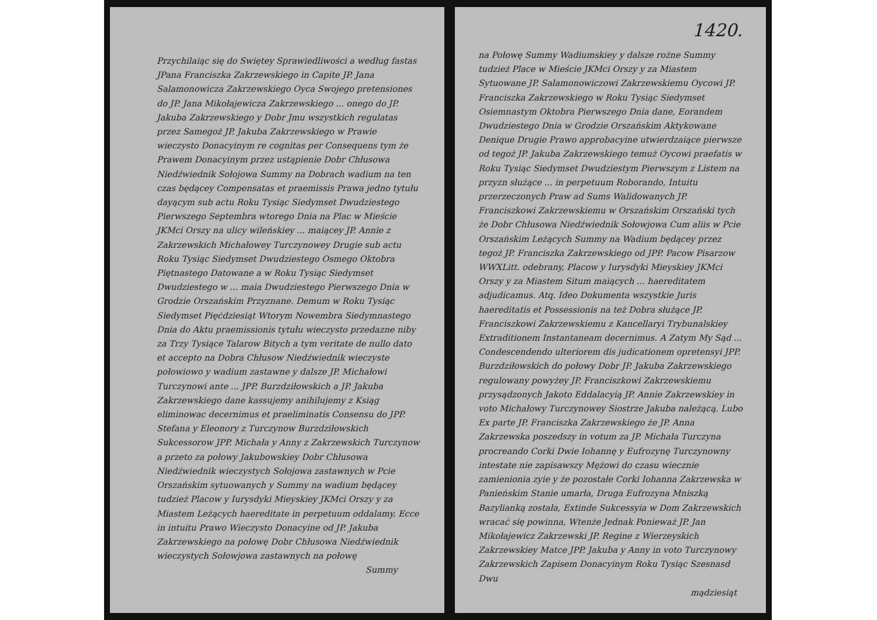Przychilaiąc się do Swiętey Sprawiedliwości a według fastas JPana Franciszka Zakrzewskiego in Capite JP. Jana Salamonowicza Zakrzewskiego Oyca Swojego pretensiones do JP. Jana Mikołajewicza Zakrzewskiego ... onego do JP. Jakuba Zakrzewskiego y Dobr Jmu wszystkich regulatas przez Samegoż JP. Jakuba Zakrzewskiego w Prawie wieczysto Donacyinym re cognitas per Consequens tym że Prawem Donacyinym przez ustąpienie Dobr Chłusowa Niedźwiednik Sołojowa Summy na Dobrach wadium na ten czas będącey Compensatas et praemissis Prawa jedno tytułu dayącym sub actu Roku Tysiąc Siedymset Dwudziestego Pierwszego Septembra wtorego Dnia na Plac w Mieście JKMci Orszy na ulicy wileńskiey ... maiącey JP. Annie z Zakrzewskich Michałowey Turczynowey Drugie sub actu Roku Tysiąc Siedymset Dwudziestego Osmego Oktobra Piętnastego Datowane a w Roku Tysiąc Siedymset Dwudziestego w ... maia Dwudziestego Pierwszego Dnia w Grodzie Orszańskim Przyznane. Demum w Roku Tysiąc Siedymset Pięćdziesiąt Wtorym Nowembra Siedymnastego Dnia do Aktu praemissionis tytułu wieczysto przedazne niby za Trzy Tysiące Talarow Bitych a tym veritate de nullo dato et accepto na Dobra Chłusow Niedźwiednik wieczyste połowiowo y wadium zastawne y dalsze JP. Michałowi Turczynowi ante ... JPP. Burzdziłowskich a JP. Jakuba Zakrzewskiego dane kassujemy anihilujemy z Ksiąg eliminowac decernimus et praeliminatis Consensu do JPP. Stefana y Eleonory z Turczynow Burzdziłowskich Sukcessorow JPP. Michała y Anny z Zakrzewskich Turczynow a przeto za połowy Jakubowskiey Dobr Chłusowa Niedźwiednik wieczystych Sołojowa zastawnych w Pcie Orszańskim sytuowanych y Summy na wadium będącey tudzież Placow y Iurysdyki Mieyskiey JKMci Orszy y za Miastem Leżących haereditate in perpetuum oddalamy. Ecce in intuitu Prawo Wieczysto Donacyine od JP. Jakuba Zakrzewskiego na połowę Dobr Chłusowa Niedźwiednik wieczystych Sołowjowa zastawnych na połowę
Summy
1420.
na Połowę Summy Wadiumskiey y dalsze rożne Summy tudzież Place w Mieście JKMci Orszy y za Miastem Sytuowane JP. Salamonowiczowi Zakrzewskiemu Oycowi JP. Franciszka Zakrzewskiego w Roku Tysiąc Siedymset Osiemnastym Oktobra Pierwszego Dnia dane, Eorandem Dwudziestego Dnia w Grodzie Orszańskim Aktykowane Denique Drugie Prawo approbacyine utwierdzaiące pierwsze od tegoż JP. Jakuba Zakrzewskiego temuż Oycowi praefatis w Roku Tysiąc Siedymset Dwudziestym Pierwszym z Listem na przyzn służące ... in perpetuum Roborando, Intuitu przerzeczonych Praw ad Sums Walidowanych JP. Franciszkowi Zakrzewskiemu w Orszańskim Orszański tych że Dobr Chłusowa Niedźwiednik Sołowjowa Cum aliis w Pcie Orszańskim Leżących Summy na Wadium będącey przez tegoż JP. Franciszka Zakrzewskiego od JPP. Pacow Pisarzow WWXLitt. odebrany, Placow y Iurysdyki Mieyskiey JKMci Orszy y za Miastem Situm maiących ... haereditatem adjudicamus. Atq. Ideo Dokumenta wszystkie Juris haereditatis et Possessionis na też Dobra służące JP. Franciszkowi Zakrzewskiemu z Kancellaryi Trybunalskiey Extraditionem Instantaneam decernimus. A Zatym My Sąd ... Condescendendo ulteriorem dis judicationem opretensyi JPP. Burzdziłowskich do połowy Dobr JP. Jakuba Zakrzewskiego regulowany powyżey JP. Franciszkowi Zakrzewskiemu przysądzonych Jakoto Eddalacyią JP. Annie Zakrzewskiey in voto Michałowy Turczynowey Siostrze Jakuba należącą. Lubo Ex parte JP. Franciszka Zakrzewskiego że JP. Anna Zakrzewska poszedszy in votum za JP. Michała Turczyna procreando Corki Dwie Iohannę y Eufrozynę Turczynowny intestate nie zapisawszy Mężowi do czasu wiecznie zamienionia zyie y że pozostałe Corki Iohanna Zakrzewska w Panieńskim Stanie umarła, Druga Eufrozyna Mniszką Bazylianką została, Extinde Sukcessyia w Dom Zakrzewskich wracać się powinna, Wtenże Jednak Ponieważ JP. Jan Mikołajewicz Zakrzewski JP. Regine z Wierzeyskich Zakrzewskiey Matce JPP. Jakuba y Anny in voto Turczynowy Zakrzewskich Zapisem Donacyinym Roku Tysiąc Szesnasd Dwu
mądziesiąt